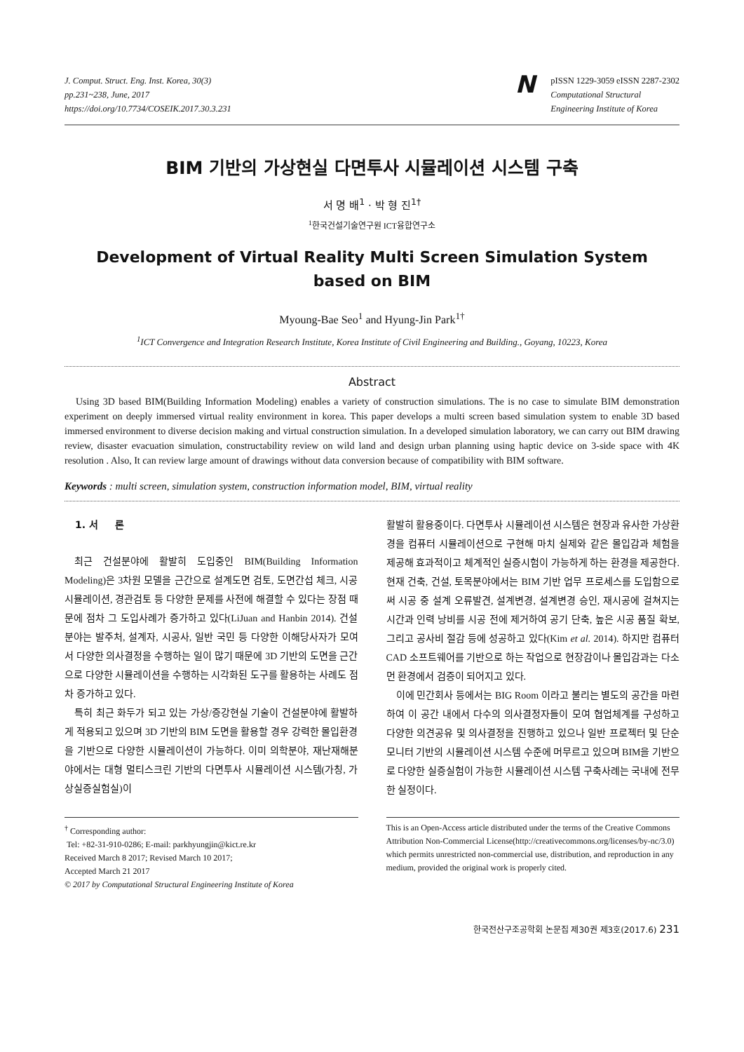J. Comput. Struct. Eng. Inst. Korea, 30(3)
pp.231~238, June, 2017
https://doi.org/10.7734/COSEIK.2017.30.3.231
N
pISSN 1229-3059 eISSN 2287-2302
Computational Structural
Engineering Institute of Korea
BIM 기반의 가상현실 다면투사 시뮬레이션 시스템 구축
서 명 배<sup>1</sup> · 박 형 진<sup>1†</sup>
<sup>1</sup> 한국건설기술연구원 ICT융합연구소
Development of Virtual Reality Multi Screen Simulation System
based on BIM
Myoung-Bae Seo<sup>1</sup> and Hyung-Jin Park<sup>1†</sup>
<sup>1</sup> ICT Convergence and Integration Research Institute, Korea Institute of Civil Engineering and Building., Goyang, 10223, Korea
Abstract
Using 3D based BIM(Building Information Modeling) enables a variety of construction simulations. The is no case to simulate BIM demonstration experiment on deeply immersed virtual reality environment in korea. This paper develops a multi screen based simulation system to enable 3D based immersed environment to diverse decision making and virtual construction simulation. In a developed simulation laboratory, we can carry out BIM drawing review, disaster evacuation simulation, constructability review on wild land and design urban planning using haptic device on 3-side space with 4K resolution . Also, It can review large amount of drawings without data conversion because of compatibility with BIM software.
Keywords : multi screen, simulation system, construction information model, BIM, virtual reality
1. 서 론
최근 건설분야에 활발히 도입중인 BIM(Building Information Modeling)은 3차원 모델을 근간으로 설계도면 검토, 도면간섭 체크, 시공 시뮬레이션, 경관검토 등 다양한 문제를 사전에 해결할 수 있다는 장점 때문에 점차 그 도입사례가 증가하고 있다(LiJuan and Hanbin 2014). 건설분야는 발주처, 설계자, 시공사, 일반 국민 등 다양한 이해당사자가 모여서 다양한 의사결정을 수행하는 일이 많기 때문에 3D 기반의 도면을 근간으로 다양한 시뮬레이션을 수행하는 시각화된 도구를 활용하는 사례도 점차 증가하고 있다.
특히 최근 화두가 되고 있는 가상/증강현실 기술이 건설분야에 활발하게 적용되고 있으며 3D 기반의 BIM 도면을 활용할 경우 강력한 몰입환경을 기반으로 다양한 시뮬레이션이 가능하다. 이미 의학분야, 재난재해분야에서는 대형 멀티스크린 기반의 다면투사 시뮬레이션 시스템(가칭, 가상실증실험실)이
활발히 활용중이다. 다면투사 시뮬레이션 시스템은 현장과 유사한 가상환경을 컴퓨터 시뮬레이션으로 구현해 마치 실제와 같은 몰입감과 체험을 제공해 효과적이고 체계적인 실증시험이 가능하게 하는 환경을 제공한다. 현재 건축, 건설, 토목분야에서는 BIM 기반 업무 프로세스를 도입함으로써 시공 중 설계 오류발견, 설계변경, 설계변경 승인, 재시공에 걸쳐지는 시간과 인력 낭비를 시공 전에 제거하여 공기 단축, 높은 시공 품질 확보, 그리고 공사비 절감 등에 성공하고 있다(Kim et al. 2014). 하지만 컴퓨터 CAD 소프트웨어를 기반으로 하는 작업으로 현장감이나 몰입감과는 다소 먼 환경에서 검증이 되어지고 있다.
이에 민간회사 등에서는 BIG Room 이라고 불리는 별도의 공간을 마련하여 이 공간 내에서 다수의 의사결정자들이 모여 협업체계를 구성하고 다양한 의견공유 및 의사결정을 진행하고 있으나 일반 프로젝터 및 단순 모니터 기반의 시뮬레이션 시스템 수준에 머무르고 있으며 BIM을 기반으로 다양한 실증실험이 가능한 시뮬레이션 시스템 구축사례는 국내에 전무한 실정이다.
<sup>†</sup> Corresponding author:
Tel: +82-31-910-0286; E-mail: parkhyungjin@kict.re.kr
Received March 8 2017; Revised March 10 2017;
Accepted March 21 2017
© 2017 by Computational Structural Engineering Institute of Korea
This is an Open-Access article distributed under the terms of the Creative Commons Attribution Non-Commercial License(http://creativecommons.org/licenses/by-nc/3.0) which permits unrestricted non-commercial use, distribution, and reproduction in any medium, provided the original work is properly cited.
한국전산구조공학회 논문집 제30권 제3호(2017.6) 231